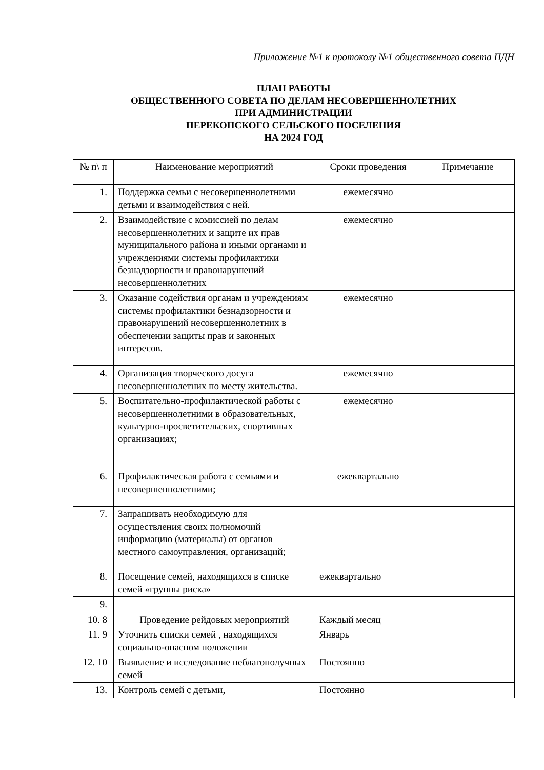Приложение №1 к протоколу №1 общественного совета ПДН
ПЛАН РАБОТЫ
ОБЩЕСТВЕННОГО СОВЕТА ПО ДЕЛАМ НЕСОВЕРШЕННОЛЕТНИХ
ПРИ АДМИНИСТРАЦИИ
ПЕРЕКОПСКОГО СЕЛЬСКОГО ПОСЕЛЕНИЯ
НА 2024 ГОД
| № п\ п | Наименование мероприятий | Сроки проведения | Примечание |
| --- | --- | --- | --- |
| 1. | Поддержка семьи с несовершеннолетними детьми и взаимодействия с ней. | ежемесячно | |
| 2. | Взаимодействие с комиссией по делам несовершеннолетних и защите их прав муниципального района и иными органами и учреждениями системы профилактики безнадзорности и правонарушений несовершеннолетних | ежемесячно | |
| 3. | Оказание содействия органам и учреждениям системы профилактики безнадзорности и правонарушений несовершеннолетних в обеспечении защиты прав и законных интересов. | ежемесячно | |
| 4. | Организация творческого досуга несовершеннолетних по месту жительства. | ежемесячно | |
| 5. | Воспитательно-профилактической работы с несовершеннолетними в образовательных, культурно-просветительских, спортивных организациях; | ежемесячно | |
| 6. | Профилактическая работа с семьями и несовершеннолетними; | ежеквартально | |
| 7. | Запрашивать необходимую для осуществления своих полномочий информацию (материалы) от органов местного самоуправления, организаций; | | |
| 8. | Посещение семей, находящихся в списке семей «группы риска» | ежеквартально | |
| 9. | | | |
| 10. 8 | Проведение рейдовых мероприятий | Каждый месяц | |
| 11. 9 | Уточнить списки семей , находящихся социально-опасном положении | Январь | |
| 12. 10 | Выявление и исследование неблагополучных семей | Постоянно | |
| 13. | Контроль семей с детьми, | Постоянно | |